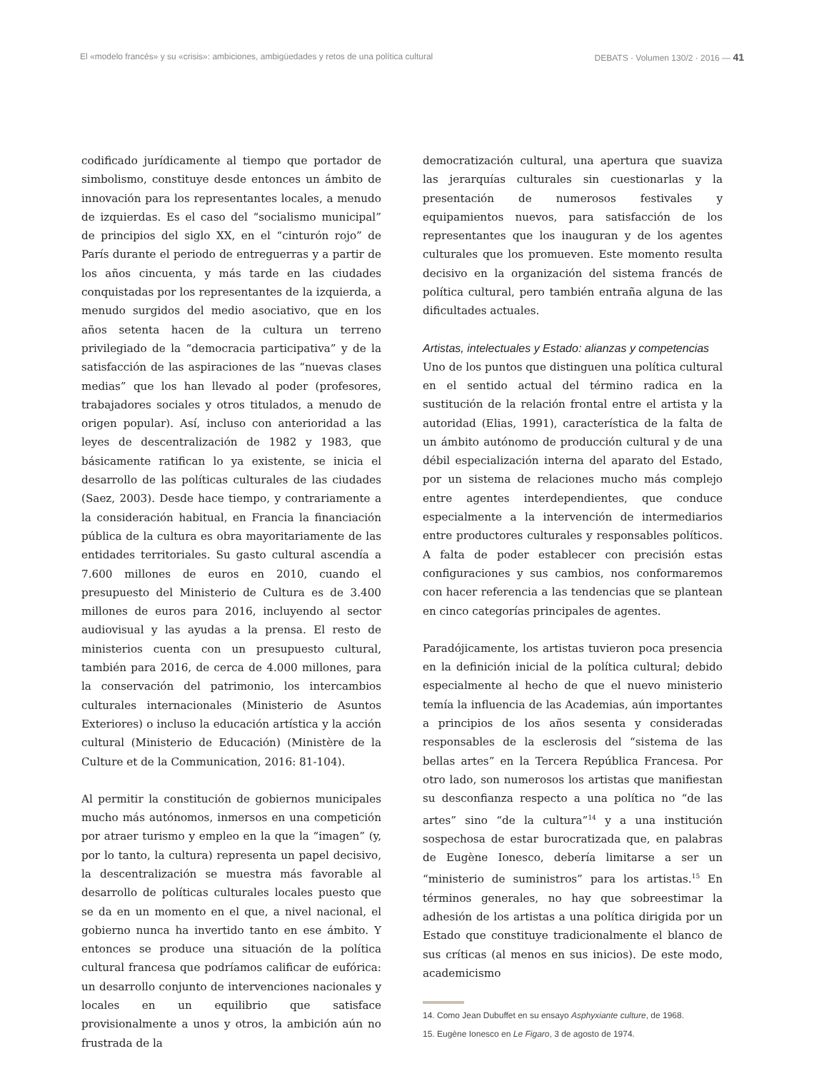El «modelo francés» y su «crisis»: ambiciones, ambigüedades y retos de una política cultural DEBATS · Volumen 130/2 · 2016 — 41
codificado jurídicamente al tiempo que portador de simbolismo, constituye desde entonces un ámbito de innovación para los representantes locales, a menudo de izquierdas. Es el caso del “socialismo municipal” de principios del siglo XX, en el “cinturón rojo” de París durante el periodo de entreguerras y a partir de los años cincuenta, y más tarde en las ciudades conquistadas por los representantes de la izquierda, a menudo surgidos del medio asociativo, que en los años setenta hacen de la cultura un terreno privilegiado de la “democracia participativa” y de la satisfacción de las aspiraciones de las “nuevas clases medias” que los han llevado al poder (profesores, trabajadores sociales y otros titulados, a menudo de origen popular). Así, incluso con anterioridad a las leyes de descentralización de 1982 y 1983, que básicamente ratifican lo ya existente, se inicia el desarrollo de las políticas culturales de las ciudades (Saez, 2003). Desde hace tiempo, y contrariamente a la consideración habitual, en Francia la financiación pública de la cultura es obra mayoritariamente de las entidades territoriales. Su gasto cultural ascendía a 7.600 millones de euros en 2010, cuando el presupuesto del Ministerio de Cultura es de 3.400 millones de euros para 2016, incluyendo al sector audiovisual y las ayudas a la prensa. El resto de ministerios cuenta con un presupuesto cultural, también para 2016, de cerca de 4.000 millones, para la conservación del patrimonio, los intercambios culturales internacionales (Ministerio de Asuntos Exteriores) o incluso la educación artística y la acción cultural (Ministerio de Educación) (Ministère de la Culture et de la Communication, 2016: 81-104).
Al permitir la constitución de gobiernos municipales mucho más autónomos, inmersos en una competición por atraer turismo y empleo en la que la “imagen” (y, por lo tanto, la cultura) representa un papel decisivo, la descentralización se muestra más favorable al desarrollo de políticas culturales locales puesto que se da en un momento en el que, a nivel nacional, el gobierno nunca ha invertido tanto en ese ámbito. Y entonces se produce una situación de la política cultural francesa que podríamos calificar de eufórica: un desarrollo conjunto de intervenciones nacionales y locales en un equilibrio que satisface provisionalmente a unos y otros, la ambición aún no frustrada de la
democratización cultural, una apertura que suaviza las jerarquías culturales sin cuestionarlas y la presentación de numerosos festivales y equipamientos nuevos, para satisfacción de los representantes que los inauguran y de los agentes culturales que los promueven. Este momento resulta decisivo en la organización del sistema francés de política cultural, pero también entraña alguna de las dificultades actuales.
Artistas, intelectuales y Estado: alianzas y competencias
Uno de los puntos que distinguen una política cultural en el sentido actual del término radica en la sustitución de la relación frontal entre el artista y la autoridad (Elias, 1991), característica de la falta de un ámbito autónomo de producción cultural y de una débil especialización interna del aparato del Estado, por un sistema de relaciones mucho más complejo entre agentes interdependientes, que conduce especialmente a la intervención de intermediarios entre productores culturales y responsables políticos. A falta de poder establecer con precisión estas configuraciones y sus cambios, nos conformaremos con hacer referencia a las tendencias que se plantean en cinco categorías principales de agentes.
Paradójicamente, los artistas tuvieron poca presencia en la definición inicial de la política cultural; debido especialmente al hecho de que el nuevo ministerio temía la influencia de las Academias, aún importantes a principios de los años sesenta y consideradas responsables de la esclerosis del “sistema de las bellas artes” en la Tercera República Francesa. Por otro lado, son numerosos los artistas que manifiestan su desconfianza respecto a una política no “de las artes” sino “de la cultura”<sup>14</sup> y a una institución sospechosa de estar burocratizada que, en palabras de Eugène Ionesco, debería limitarse a ser un “ministerio de suministros” para los artistas.<sup>15</sup> En términos generales, no hay que sobreestimar la adhesión de los artistas a una política dirigida por un Estado que constituye tradicionalmente el blanco de sus críticas (al menos en sus inicios). De este modo, academicismo
14. Como Jean Dubuffet en su ensayo Asphyxiante culture, de 1968.
15. Eugène Ionesco en Le Figaro, 3 de agosto de 1974.